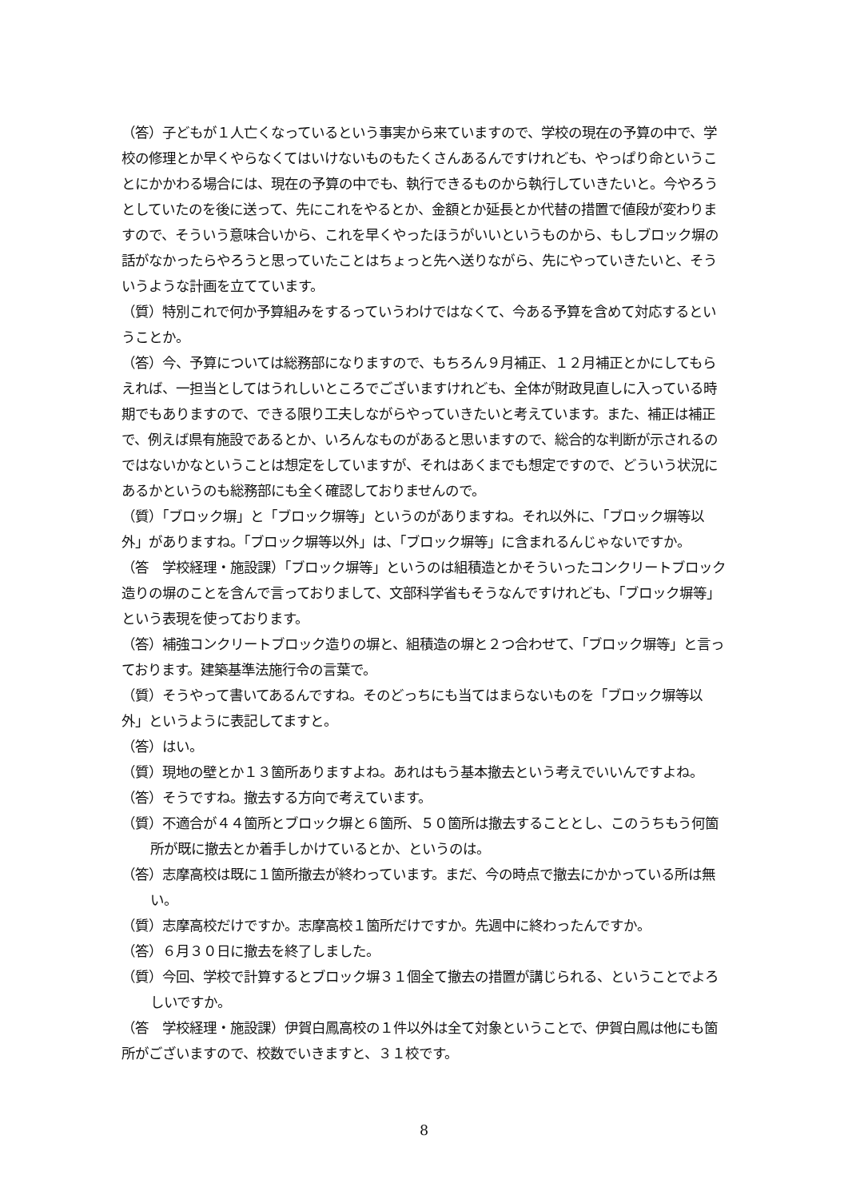（答）子どもが１人亡くなっているという事実から来ていますので、学校の現在の予算の中で、学校の修理とか早くやらなくてはいけないものもたくさんあるんですけれども、やっぱり命ということにかかわる場合には、現在の予算の中でも、執行できるものから執行していきたいと。今やろうとしていたのを後に送って、先にこれをやるとか、金額とか延長とか代替の措置で値段が変わりますので、そういう意味合いから、これを早くやったほうがいいというものから、もしブロック塀の話がなかったらやろうと思っていたことはちょっと先へ送りながら、先にやっていきたいと、そういうような計画を立てています。
（質）特別これで何か予算組みをするっていうわけではなくて、今ある予算を含めて対応するということか。
（答）今、予算については総務部になりますので、もちろん９月補正、１２月補正とかにしてもらえれば、一担当としてはうれしいところでございますけれども、全体が財政見直しに入っている時期でもありますので、できる限り工夫しながらやっていきたいと考えています。また、補正は補正で、例えば県有施設であるとか、いろんなものがあると思いますので、総合的な判断が示されるのではないかなということは想定をしていますが、それはあくまでも想定ですので、どういう状況にあるかというのも総務部にも全く確認しておりませんので。
（質）「ブロック塀」と「ブロック塀等」というのがありますね。それ以外に、「ブロック塀等以外」がありますね。「ブロック塀等以外」は、「ブロック塀等」に含まれるんじゃないですか。
（答　学校経理・施設課）「ブロック塀等」というのは組積造とかそういったコンクリートブロック造りの塀のことを含んで言っておりまして、文部科学省もそうなんですけれども、「ブロック塀等」という表現を使っております。
（答）補強コンクリートブロック造りの塀と、組積造の塀と２つ合わせて、「ブロック塀等」と言っております。建築基準法施行令の言葉で。
（質）そうやって書いてあるんですね。そのどっちにも当てはまらないものを「ブロック塀等以外」というように表記してますと。
（答）はい。
（質）現地の壁とか１３箇所ありますよね。あれはもう基本撤去という考えでいいんですよね。
（答）そうですね。撤去する方向で考えています。
（質）不適合が４４箇所とブロック塀と６箇所、５０箇所は撤去することとし、このうちもう何箇所が既に撤去とか着手しかけているとか、というのは。
（答）志摩高校は既に１箇所撤去が終わっています。まだ、今の時点で撤去にかかっている所は無い。
（質）志摩高校だけですか。志摩高校１箇所だけですか。先週中に終わったんですか。
（答）６月３０日に撤去を終了しました。
（質）今回、学校で計算するとブロック塀３１個全て撤去の措置が講じられる、ということでよろしいですか。
（答　学校経理・施設課）伊賀白鳳高校の１件以外は全て対象ということで、伊賀白鳳は他にも箇所がございますので、校数でいきますと、３１校です。
8